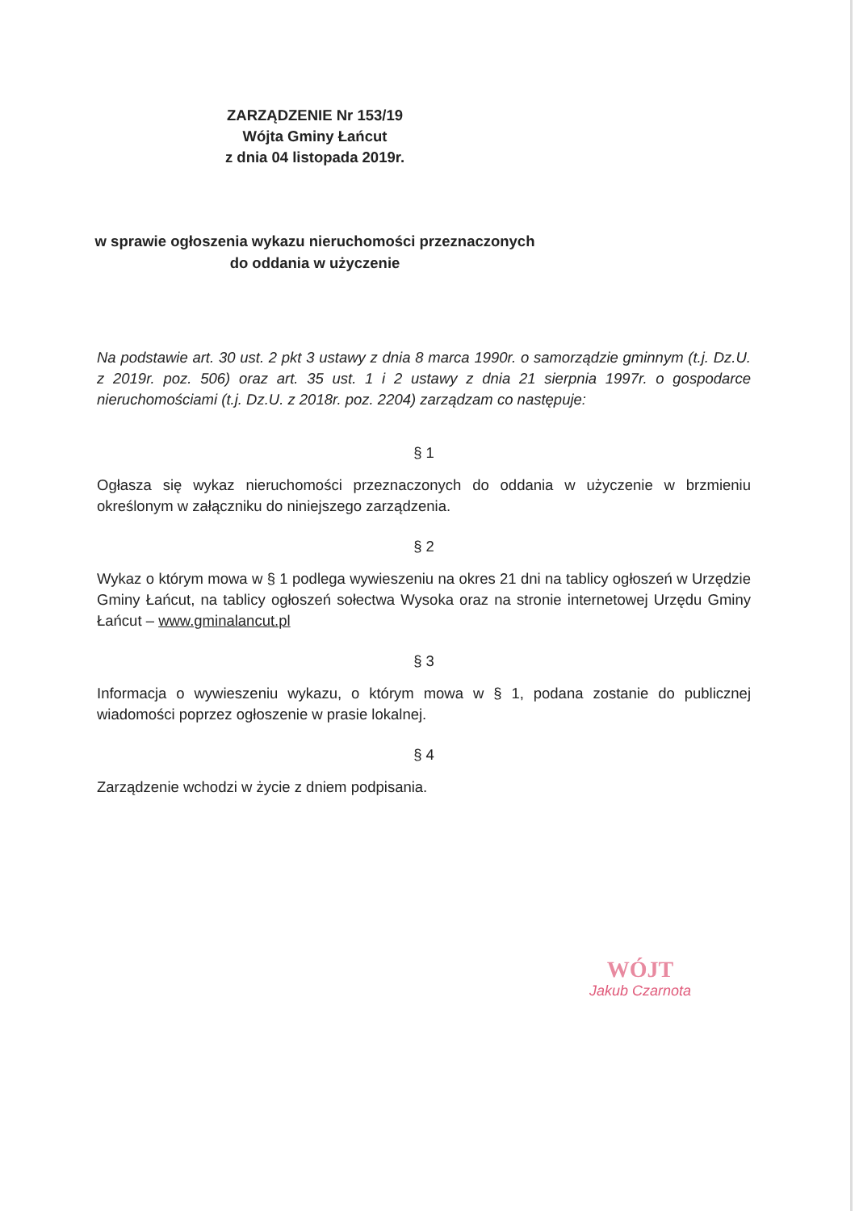ZARZĄDZENIE Nr 153/19
Wójta Gminy Łańcut
z dnia 04 listopada 2019r.
w sprawie ogłoszenia wykazu nieruchomości przeznaczonych
do oddania w użyczenie
Na podstawie art. 30 ust. 2 pkt 3 ustawy z dnia 8 marca 1990r. o samorządzie gminnym (t.j. Dz.U. z 2019r. poz. 506) oraz art. 35 ust. 1 i 2 ustawy z dnia 21 sierpnia 1997r. o gospodarce nieruchomościami (t.j. Dz.U. z 2018r. poz. 2204) zarządzam co następuje:
§ 1
Ogłasza się wykaz nieruchomości przeznaczonych do oddania w użyczenie w brzmieniu określonym w załączniku do niniejszego zarządzenia.
§ 2
Wykaz o którym mowa w § 1 podlega wywieszeniu na okres 21 dni na tablicy ogłoszeń w Urzędzie Gminy Łańcut, na tablicy ogłoszeń sołectwa Wysoka oraz na stronie internetowej Urzędu Gminy Łańcut – www.gminalancut.pl
§ 3
Informacja o wywieszeniu wykazu, o którym mowa w § 1, podana zostanie do publicznej wiadomości poprzez ogłoszenie w prasie lokalnej.
§ 4
Zarządzenie wchodzi w życie z dniem podpisania.
WÓJT
Jakub Czarnota